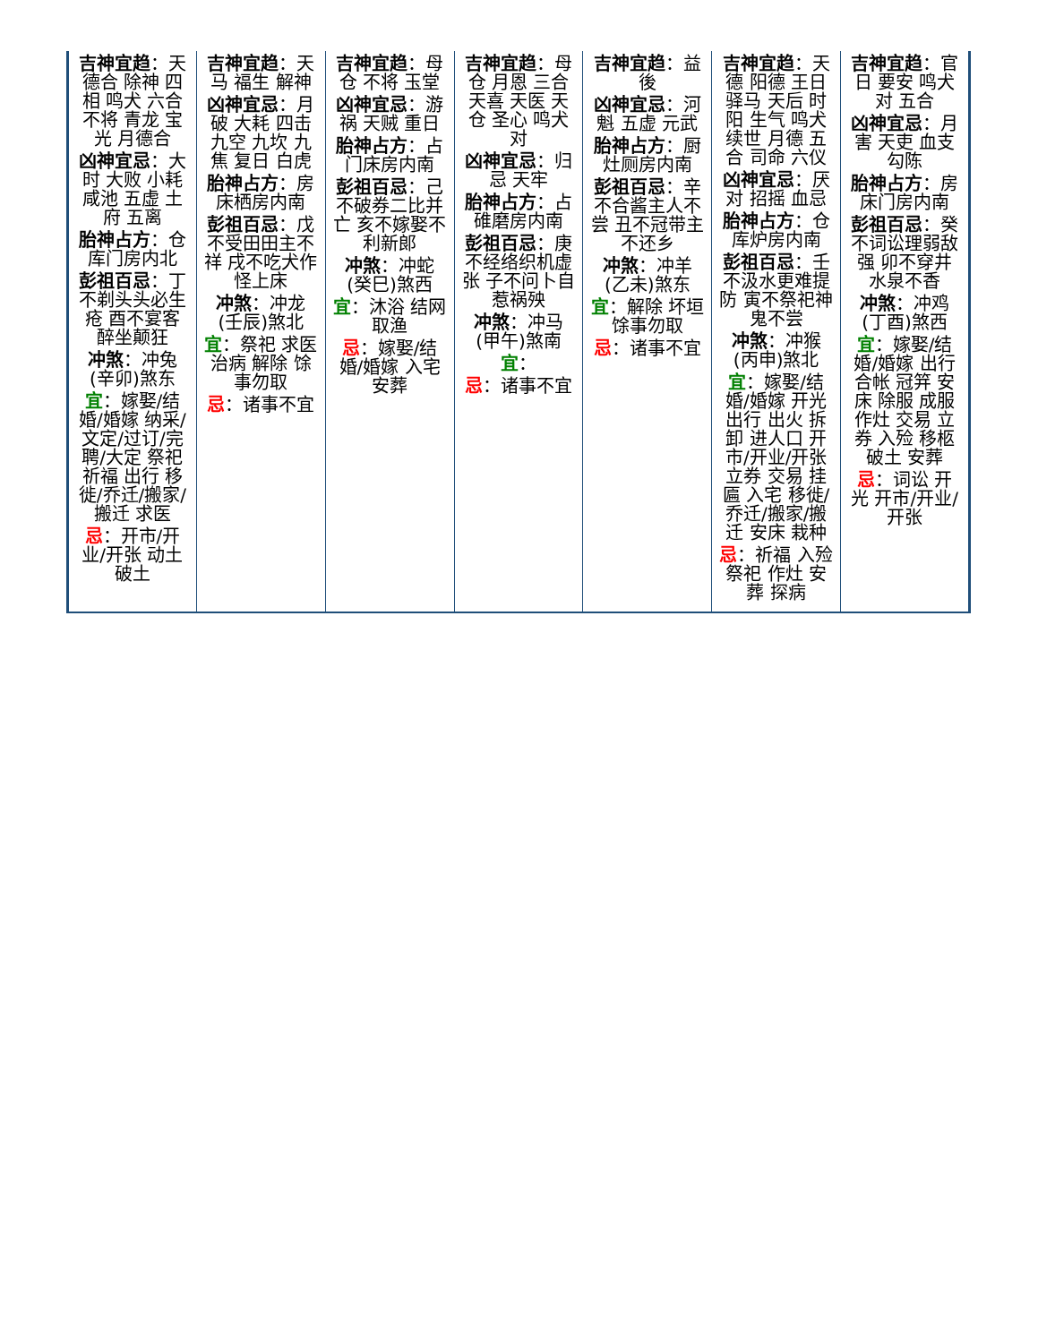| 吉神宜趋 ：天德合 除神 四相 鸣犬 六合 不将 青龙 宝光 月德合 凶神宜忌 ：大时 大败 小耗 咸池 五虚 土府 五离 胎神占方 ：仓库门房内北 彭祖百忌 ：丁不剃头头必生疮 酉不宴客醉坐颠狂 冲煞 ：冲兔(辛卯)煞东 宜 ：嫁娶/结婚/婚嫁 纳采/文定/过订/完聘/大定 祭祀 祈福 出行 移徙/乔迁/搬家/搬迁 求医 忌 ：开市/开业/开张 动土 破土 | 吉神宜趋 ：天马 福生 解神 凶神宜忌 ：月破 大耗 四击 九空 九坎 九焦 复日 白虎 胎神占方 ：房床栖房内南 彭祖百忌 ：戊不受田田主不祥 戌不吃犬作怪上床 冲煞 ：冲龙(壬辰)煞北 宜 ：祭祀 求医 治病 解除 馀事勿取 忌 ：诸事不宜 | 吉神宜趋 ：母仓 不将 玉堂 凶神宜忌 ：游祸 天贼 重日 胎神占方 ：占门床房内南 彭祖百忌 ：己不破券二比并亡 亥不嫁娶不利新郎 冲煞 ：冲蛇(癸巳)煞西 宜 ：沐浴 结网 取渔 忌 ：嫁娶/结婚/婚嫁 入宅 安葬 | 吉神宜趋 ：母仓 月恩 三合 天喜 天医 天仓 圣心 鸣犬对 凶神宜忌 ：归忌 天牢 胎神占方 ：占碓磨房内南 彭祖百忌 ：庚不经络织机虚张 子不问卜自惹祸殃 冲煞 ：冲马(甲午)煞南 宜 ： 忌 ：诸事不宜 | 吉神宜趋 ：益後 凶神宜忌 ：河魁 五虚 元武 胎神占方 ：厨灶厕房内南 彭祖百忌 ：辛不合酱主人不尝 丑不冠带主不还乡 冲煞 ：冲羊(乙未)煞东 宜 ：解除 坏垣 馀事勿取 忌 ：诸事不宜 | 吉神宜趋 ：天德 阳德 王日 驿马 天后 时阳 生气 鸣犬 续世 月德 五合 司命 六仪 凶神宜忌 ：厌对 招摇 血忌 胎神占方 ：仓库炉房内南 彭祖百忌 ：壬不汲水更难提防 寅不祭祀神鬼不尝 冲煞 ：冲猴(丙申)煞北 宜 ：嫁娶/结婚/婚嫁 开光 出行 出火 拆卸 进人口 开市/开业/开张 立券 交易 挂匾 入宅 移徙/乔迁/搬家/搬迁 安床 栽种 忌 ：祈福 入殓 祭祀 作灶 安葬 探病 | 吉神宜趋 ：官日 要安 鸣犬对 五合 凶神宜忌 ：月害 天吏 血支 勾陈 胎神占方 ：房床门房内南 彭祖百忌 ：癸不词讼理弱敌强 卯不穿井水泉不香 冲煞 ：冲鸡(丁酉)煞西 宜 ：嫁娶/结婚/婚嫁 出行 合帐 冠笄 安床 除服 成服 作灶 交易 立券 入殓 移柩 破土 安葬 忌 ：词讼 开光 开市/开业/开张 |